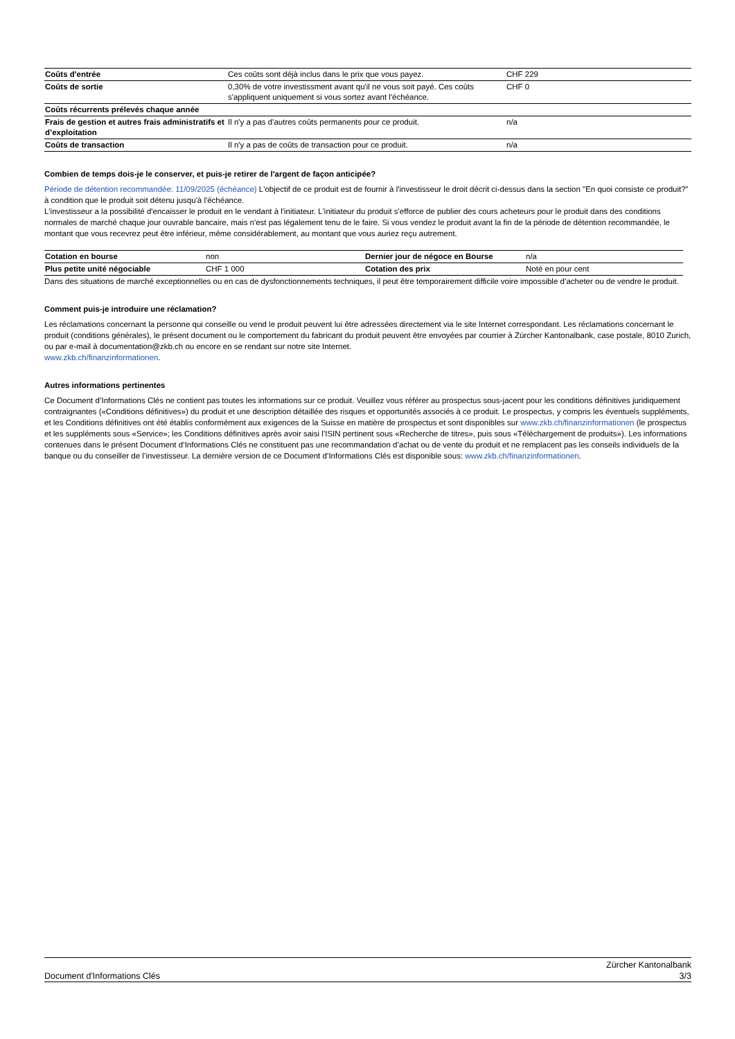| Coûts d'entrée | Ces coûts sont déjà inclus dans le prix que vous payez. | CHF 229 |
| Coûts de sortie | 0,30% de votre investissment avant qu'il ne vous soit payé. Ces coûts s'appliquent uniquement si vous sortez avant l'échéance. | CHF 0 |
| Coûts récurrents prélevés chaque année | | |
| Frais de gestion et autres frais administratifs et d’exploitation | Il n'y a pas d'autres coûts permanents pour ce produit. | n/a |
| Coûts de transaction | Il n'y a pas de coûts de transaction pour ce produit. | n/a |
Combien de temps dois-je le conserver, et puis-je retirer de l'argent de façon anticipée?
Période de détention recommandée: 11/09/2025 (échéance) L'objectif de ce produit est de fournir à l'investisseur le droit décrit ci-dessus dans la section "En quoi consiste ce produit?" à condition que le produit soit détenu jusqu'à l'échéance.
L'investisseur a la possibilité d'encaisser le produit en le vendant à l'initiateur. L'initiateur du produit s'efforce de publier des cours acheteurs pour le produit dans des conditions normales de marché chaque jour ouvrable bancaire, mais n'est pas légalement tenu de le faire. Si vous vendez le produit avant la fin de la période de détention recommandée, le montant que vous recevrez peut être inférieur, même considérablement, au montant que vous auriez reçu autrement.
| Cotation en bourse | non | Dernier jour de négoce en Bourse | n/a |
| Plus petite unité négociable | CHF 1 000 | Cotation des prix | Noté en pour cent |
Dans des situations de marché exceptionnelles ou en cas de dysfonctionnements techniques, il peut être temporairement difficile voire impossible d’acheter ou de vendre le produit.
Comment puis-je introduire une réclamation?
Les réclamations concernant la personne qui conseille ou vend le produit peuvent lui être adressées directement via le site Internet correspondant. Les réclamations concernant le produit (conditions générales), le présent document ou le comportement du fabricant du produit peuvent être envoyées par courrier à Zürcher Kantonalbank, case postale, 8010 Zurich, ou par e-mail à documentation@zkb.ch ou encore en se rendant sur notre site Internet.
www.zkb.ch/finanzinformationen.
Autres informations pertinentes
Ce Document d’Informations Clés ne contient pas toutes les informations sur ce produit. Veuillez vous référer au prospectus sous-jacent pour les conditions définitives juridiquement contraignantes («Conditions définitives») du produit et une description détaillée des risques et opportunités associés à ce produit. Le prospectus, y compris les éventuels suppléments, et les Conditions définitives ont été établis conformément aux exigences de la Suisse en matière de prospectus et sont disponibles sur www.zkb.ch/finanzinformationen (le prospectus et les suppléments sous «Service»; les Conditions définitives après avoir saisi l’ISIN pertinent sous «Recherche de titres», puis sous «Téléchargement de produits»). Les informations contenues dans le présent Document d’Informations Clés ne constituent pas une recommandation d’achat ou de vente du produit et ne remplacent pas les conseils individuels de la banque ou du conseiller de l’investisseur. La dernière version de ce Document d’Informations Clés est disponible sous: www.zkb.ch/finanzinformationen.
Document d'Informations Clés
Zürcher Kantonalbank
3/3